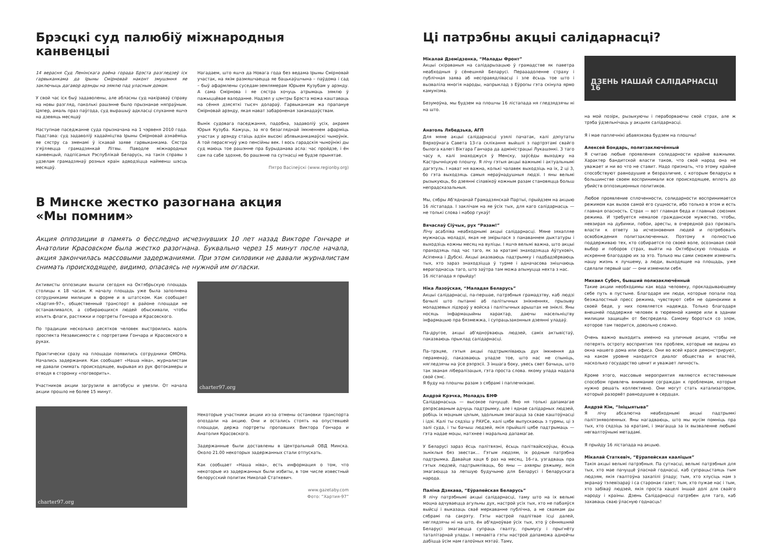Брэсцкі суд палюбіў міжнародныя канвенцыі
14 верасня Суд Ленінскага раёна горада Брэста разгледзеў іск гарвыканкама да Ірыны Смірновай наконт змушэння яе заключыць дагавор арэнды на зямлю пад уласным домам.
У свой час іск быў задаволены, але абласны суд накіраваў справу на новы разгляд, паколькі рашэнне было прызнанае няпраўным. Цяпер, амаль праз паўгода, суд вырашыў адкласці слуханне яшчэ на дзевяць месяцаў
Наступнае паседжанне суда прызначана на 1 чэрвеня 2010 года. Падстава: суд задаволіў хадайніцтва Ірыны Смірновай азнаёміць яе сястру са зменамі ў іскавай заяве гарвыканкама. Сястра з'яўляецца грамадзянкай Літвы. Паводле міжнародных канвенцый, падпісаных Рэспублікай Беларусь, на такія справы з удзелам грамадзянаў розных краін адводзіцца найменш шэсць месяцаў.
Нагадаем, што яшчэ да Новага года без ведама Ірыны Смірновай участак, на якім размяшчаецца яе бацькаўшчына – паўдома і сад – быў афармлены суседам-землямерам Юрыем Кузубам у арэнду. А сама Смірнова і яе сястра хочуць атрымаць зямлю ў пажыццёвае валоданне. Надзел у цэнтры Брэста можа каштаваць на сёння дзясяткі тысяч долараў. Гарвыканкам жа прапануе Смірновай арэнду, якая нават забароненая заканадаўствам.
Вынік судовага паседжання, падобна, задаволіў усіх, акрамя Юрыя Кузуба. Кажуць, за яго безагляднай імкненнем афарміць участак у арэнду стаіць адзін высокі аблвыканкамаўскі чыноўнік. А той перасягнуў ужо пенсійны век. І вось гарадскія чыноўнікі ды суд маюць тое рашэнне пра Бурыданава асла: час пройдзе, і ён сам па сабе здохне, бо рашэнне па сутнасці не будзе прынятае.
Пятро Васілеўскі (www.regionby.org)
В Минске жестко разогнана акция
«Мы помним»
Акция оппозиции в память о бесследно исчезнувших 10 лет назад Викторе Гончаре и Анатолии Красовском была жестко разогнана. Буквально через 15 минут после начала, акция закончилась массовыми задержаниями. При этом силовики не давали журналистам снимать происходящее, видимо, опасаясь не нужной им огласки.
Активисты оппозиции вышли сегодня на Октябрьскую площадь столицы к 18 часам. К началу площадь уже была заполнена сотрудниками милиции в форме и в штатском. Как сообщает «Хартия-97», общественный транспорт в районе площади не останавливался, а собирающихся людей обыскивали, чтобы изъять флаги, растяжки и портреты Гончара и Красовского.
По традиции несколько десятков человек выстроились вдоль проспекта Независимости с портретами Гончара и Красовского в руках.
Практически сразу на площади появились сотрудники ОМОНа. Начались задержания. Как сообщает «Наша ніва», журналистам не давали снимать происходящее, вырывая из рук фотокамеры и отводя в сторонку «поговорить».
Участников акции загрузили в автобусы и увезли. От начала акции прошло не более 15 минут.
charter97.org
charter97.org
Некоторые участники акции из-за отмены остановки транспорта опоздали на акцию. Они и остались стоять на опустевшей площади, держа портреты пропавших Виктора Гончара и Анатолия Красовского.
Задержанные были доставлены в Центральный ОВД Минска. Около 21.00 некоторых задержанных стали отпускать.
Как сообщает «Наша ніва», есть информация о том, что некоторые из задержанных были избиты, в том числе известный белорусский политик Николай Статкевич.
www.gazetaby.com
Фото: “Хартия-97”
Ці патрэбны акцыі салідарнасці?
Мікалай Дземідзенка, “Малады Фронт”
Акцыі скіраваныя на салідарызацыю ў грамадстве як паветра неабходныя ў сёнешняй Беларусі. Перааадоленне страху і публічная заява аб несправядлівасці і зле ёсьць тое што і вызваліла многія народы, напрыклад з Еўропы гэта скінула ярмо камунізма.
Безумоўна, мы будзем на плошчы 16 лістапада ня гледзядзячы ні на што.
Анатоль Лябедзька, АГП
Для мяне акцыі салідарнасці узялі пачатак, калі дэпутаты Вярхоўнага Савета 13-га склікання выйшлі з партрэтамі свайго былога калегі Віктара Ганчара да адміністрацыі Лукашэнкі. З таго часу я, калі знаходжуся ў Менску, заўсёды выходжу на Кастрычніцкую плошчу. Я лічу гэтыя акцыі важнымі і актуальнымі дагэтуль. І нават ня важна, колькі чалавек выходзіць на іх, 2 ці 3, бо гэта выходзяць самыя нераўнадушныя людзі. І яны вельмі рызыкуюць, бо дзеянні сілавікоў кожным разам становяцца больш непрадсказальныя.
Мы, сябры Аб'яднанай Грамадзянскай Партыі, прыйдзем на акцыю 16 лістапада. І заклічам на яе ўсіх тых, для каго салідарнасць — не толькі слова і набор гукаў!
Вячаслаў Сіўчык, рух “Разам!”
Лічу асабліва неабходнымі акцыі салідарнасці. Мяне зяхапляе мужнасць моладзі, якая не змірылася з панаваннем дыктатуры і выходзіць кожны месяц на вуліцы. І яшчэ вельмі важна, што акцыі праходзяць пад час таго, як за кратамі знаходзяцца Аўтуховіч, Асіпенка і Дубскі. Акцыі аказваюць падтрымку і падбадзёрваюць тых, хто зараз знаходзіцца ў турме і адначасова знішчаюць верагоднасць таго, што заўтра там можа апынуцца нехта з нас.
16 лістапада я прыйду!
Ніка Лазоўская, “Маладая Беларусь”
Акцыі салідарнасці, па-першае, патрэбныя грамадзтву, каб людзі бачылі што пытанні аб палітычных знікненнях, прызыву моладзевых лідэраў у войска і палітычных арыштах не зніклі. Яны носяць інфармацыйны характар, даючы насельніцтву інфармацыю пра бязмежжа, і супрацьзаконныя дзеянні уладаў.
Па-другое, акцыі аб'ядноўваюць людзей, саміх актывістаў, паказваюць прыклад салідарнасці.
Па–трэцяе, гэтыя акцыі падтрымліваюць дух імкнення да пераменаў, паказваюць уладзе тое, што нас не спыніць, нягледзячы на ўсе рэпрэсіі. З іншага боку, увесь свет бачыць, што так званая лібералізацыя, гэта проста слова. якому улада надала свой сэнс.
Я буду на плошчы разам з сябрамі і паплечнікамі.
Андрэй Крэчка, Моладзь БНФ
Салідарнасьць — высокое пачуццё. Яно ня толькі дапамагае рэпрэсаваным адчуць падтрымку, але і яднае салідарных людзей, робіць іх моцным цэлым, здольным змагацца за свае каштоўнасці і ідэі. Калі ты сядзіш у РАУСе, калі цябе выпускаюць з турмы, ці з залі суда, і ты бачыш людзей, якія прыйшлі цябе падтрымаць — гэта надае моцы, натхнее і маральна дапамагае.
У Беларусі зараз ёсць палітвязні, ёсьць палітвайскоўцы, ёсьць зьніклыя бяз звестак... Гэтым людзям, іх родным патрэбна падтрымка. Давайце хаця б раз на месяц, 16-га, узгадваць пра гэтых людзей, падтрымліваць, бо яны — ахвяры рэжыму, якія змагаюцца за лепшую будучыню для Беларусі і беларускага народа.
Паліна Дзякава, “Еўрапейская Беларусь”
Я лічу патрэбнымі акцыі салідарнасці, таму што на іх вельмі моцна адчуваецца агульны дух, настрой усіх тых, хто не пабаяўся выйсці і выказаць сваё меркаванне публічна, а не сваякам ды сябрамі па сакрэту. Гэты настрой падпітвае ісці далей, неглядзячы ні на што, ён аб'ядноўвае ўсіх тых, хто ў сённяшняй Беларусі змагаецца супраць гвалту, прымусу і прыгнёту таталітарнай улады. І менавіта гэты настрой дапаможа аднойчы дабіцца ўсім нам галоўных мэтаў. Таму,
ДЗЕНЬ НАШАЙ САЛІДАРНАСЦІ 16
на мой позірк, рызыкуючы і пераборваючы свой страх, але ж трэба ўдзельнічаць у акцыях салідарнасці.
Я і мае паплечнікі абавязкова будзем на плошчы!
Алексей Бондарь, политзаключённый
Я считаю любые проявления солидарности крайне важными. Характер бандитской власти таков, что свой народ она не уважает и ни во что не ставит. Надо признать, что этому крайне способствуют равнодушие и безразличие, с которым беларусы в большинстве своем воспринимали все происходящее, вплоть до убийств оппозиционных политиков.
Любое проявление сплоченности, солидарности воспринимается режимом как вызов самой его сущности, ибо только в этом и есть главная опасность. Страх — вот главная беда и главный союзник режима. И требуется немалое гражданское мужество, чтобы, невзирая на дубинки, побои, аресты, в очередной раз призвать власти к ответу за исчезновения людей и потребовать освобождения политзаключенных. Поэтому я полностью поддерживаю тех, кто собирается по своей воле, осознавая свой выбор и поборов страх, выйти на Октябрьскую площадь и искренне благодарю их за это. Только мы сами сможем изменить нашу жизнь к лучшему, а люди, выходящие на площадь, уже сделали первый шаг — они изменили себя.
Михаил Субоч, бывший полизаключённый
Такие акции необходимы как вода человеку, прокладывающему себе путь в пустыне. Благодаря им люди, которые попали под безжалостный пресс режима, чувствуют себя не одинокими в своей беде, у них появляется надежда. Только благодаря внешней поддержке человек в тюремной камере или в здании милиции защищён от беспредела. Самому бороться со злом, которое там творится, довольно сложно.
Очень важно выходить именно на уличные акции, чтобы не потерять остроту восприятия тех проблем, которые не видны из окна нашего дома или офиса. Они во всей красе демонстрируют, на каком уровне находится диалог общества и властей, насколько государство ценит и уважает личность.
Кроме этого, массовые мероприятия являются естественным способом привлечь внимание сограждан к проблемам, которые нужно решать коллективно. Они могут стать катализатором, который разорвёт равнодушие в сердцах.
Андрэй Кім, “Ініцыятыва”
Я лічу абсалютна неабходнымі акцыі падтрымкі палітзняволенных. Яны нагадваюць, што мы мусім помніць пра тых, хто сядзіць за кратамі, і змагацца за іх вызваленне любымі негвалтоўнымі метадамі.
Я прыйду 16 лістапада на акцыю.
Мікалай Статкевіч, “Еўрапейская кааліцыя”
Такія акцыі вельмі патрэбныя. Па сутнасці, вельмі патрэбныя для тых, хто мае пачуццё ўласнай годнасці, каб супрацьстаяць тым людзям, якія гвалтоўна захапілі ўладу; тым, хто хлусіць нам з экранаў тэлевізараў і са старонак газет; тым, хто пужае нас і тым, хто забіваў людзей, якія проста хацелі іншай долі для свайго народу і краіны. Дзень Салідарнасці патрэбен для таго, каб захаваць сваю ўласную годнасць!